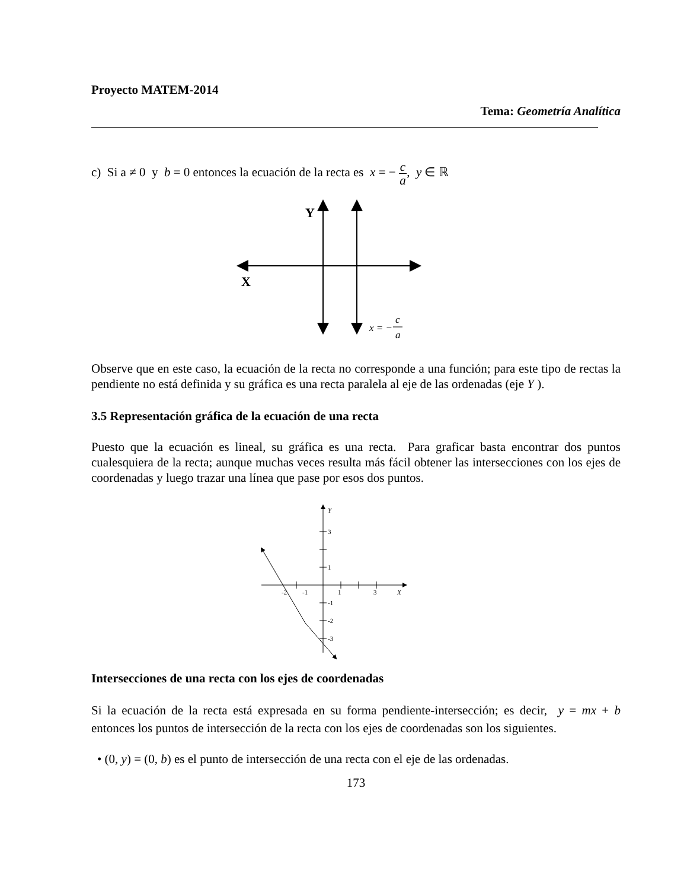Proyecto MATEM-2014
Tema: Geometría Analítica
c) Si a ≠ 0 y b = 0 entonces la ecuación de la recta es x = − c a, y ∈ ℝ
Y
X
x = −
c
a
Observe que en este caso, la ecuación de la recta no corresponde a una función; para este tipo de rectas la pendiente no está definida y su gráfica es una recta paralela al eje de las ordenadas (eje Y ).
3.5 Representación gráfica de la ecuación de una recta
Puesto que la ecuación es lineal, su gráfica es una recta. Para graficar basta encontrar dos puntos cualesquiera de la recta; aunque muchas veces resulta más fácil obtener las intersecciones con los ejes de coordenadas y luego trazar una línea que pase por esos dos puntos.
Y
3
1
-2
-1
1
3
X
-1
-2
-3
Intersecciones de una recta con los ejes de coordenadas
Si la ecuación de la recta está expresada en su forma pendiente-intersección; es decir, y = mx + b entonces los puntos de intersección de la recta con los ejes de coordenadas son los siguientes.
• (0, y) = (0, b) es el punto de intersección de una recta con el eje de las ordenadas.
173